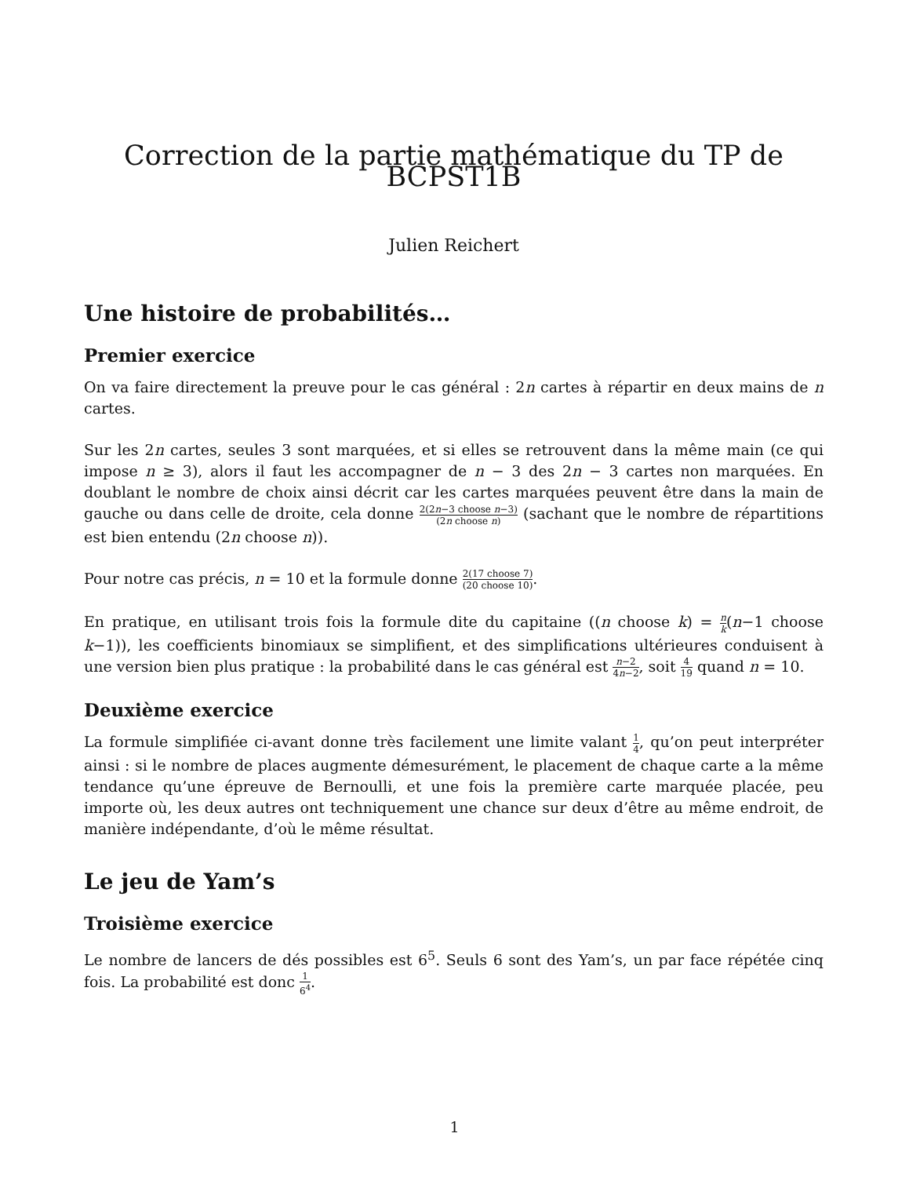Correction de la partie mathématique du TP de BCPST1B
Julien Reichert
Une histoire de probabilités…
Premier exercice
On va faire directement la preuve pour le cas général : 2n cartes à répartir en deux mains de n cartes.
Sur les 2n cartes, seules 3 sont marquées, et si elles se retrouvent dans la même main (ce qui impose n ≥ 3), alors il faut les accompagner de n − 3 des 2n − 3 cartes non marquées. En doublant le nombre de choix ainsi décrit car les cartes marquées peuvent être dans la main de gauche ou dans celle de droite, cela donne 2(2n−3 choose n−3) (2n choose n) (sachant que le nombre de répartitions est bien entendu (2n choose n)).
Pour notre cas précis, n = 10 et la formule donne 2(17 choose 7) (20 choose 10).
En pratique, en utilisant trois fois la formule dite du capitaine ((n choose k) = n k(n−1 choose k−1)), les coefficients binomiaux se simplifient, et des simplifications ultérieures conduisent à une version bien plus pratique : la probabilité dans le cas général est n−2 4n−2, soit 4 19 quand n = 10.
Deuxième exercice
La formule simplifiée ci-avant donne très facilement une limite valant 1 4, qu’on peut interpréter ainsi : si le nombre de places augmente démesurément, le placement de chaque carte a la même tendance qu’une épreuve de Bernoulli, et une fois la première carte marquée placée, peu importe où, les deux autres ont techniquement une chance sur deux d’être au même endroit, de manière indépendante, d’où le même résultat.
Le jeu de Yam’s
Troisième exercice
Le nombre de lancers de dés possibles est 6<sup>5</sup>. Seuls 6 sont des Yam’s, un par face répétée cinq fois. La probabilité est donc 1 6<sup>4</sup>.
1